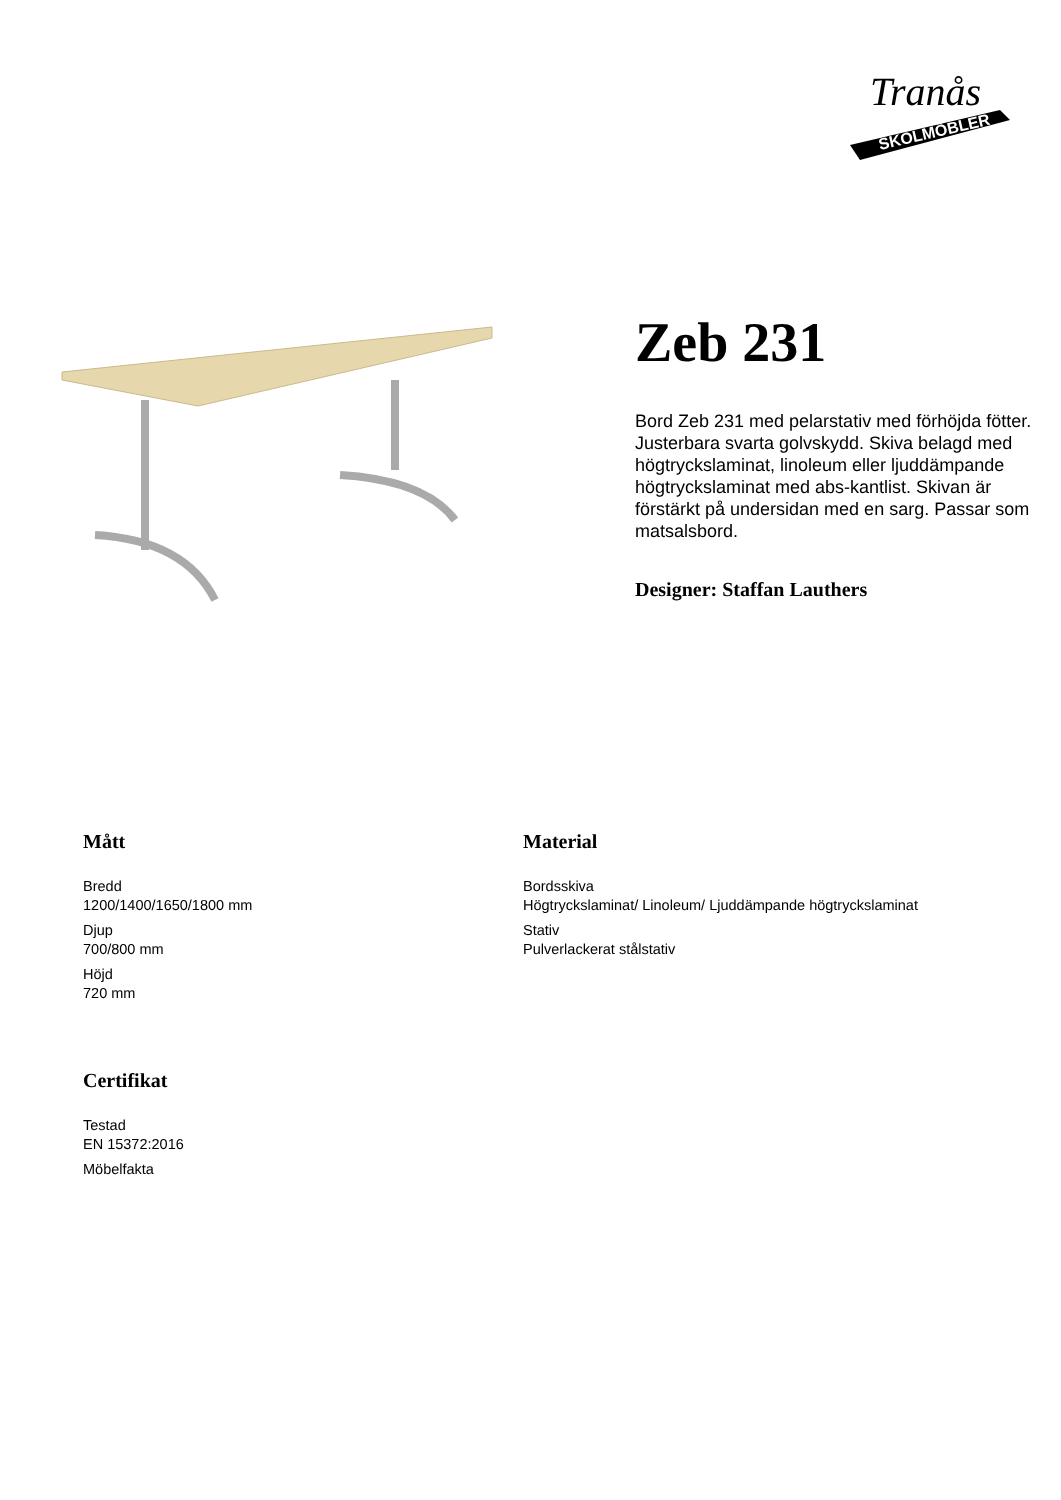SKOLMÖBLER
Tranås
Zeb 231
Bord Zeb 231 med pelarstativ med förhöjda fötter. Justerbara svarta golvskydd. Skiva belagd med högtryckslaminat, linoleum eller ljuddämpande högtryckslaminat med abs-kantlist. Skivan är förstärkt på undersidan med en sarg. Passar som matsalsbord.
Designer: Staffan Lauthers
Mått
Bredd
1200/1400/1650/1800 mm
Djup
700/800 mm
Höjd
720 mm
Material
Bordsskiva
Högtryckslaminat/ Linoleum/ Ljuddämpande högtryckslaminat
Stativ
Pulverlackerat stålstativ
Certifikat
Testad
EN 15372:2016
Möbelfakta